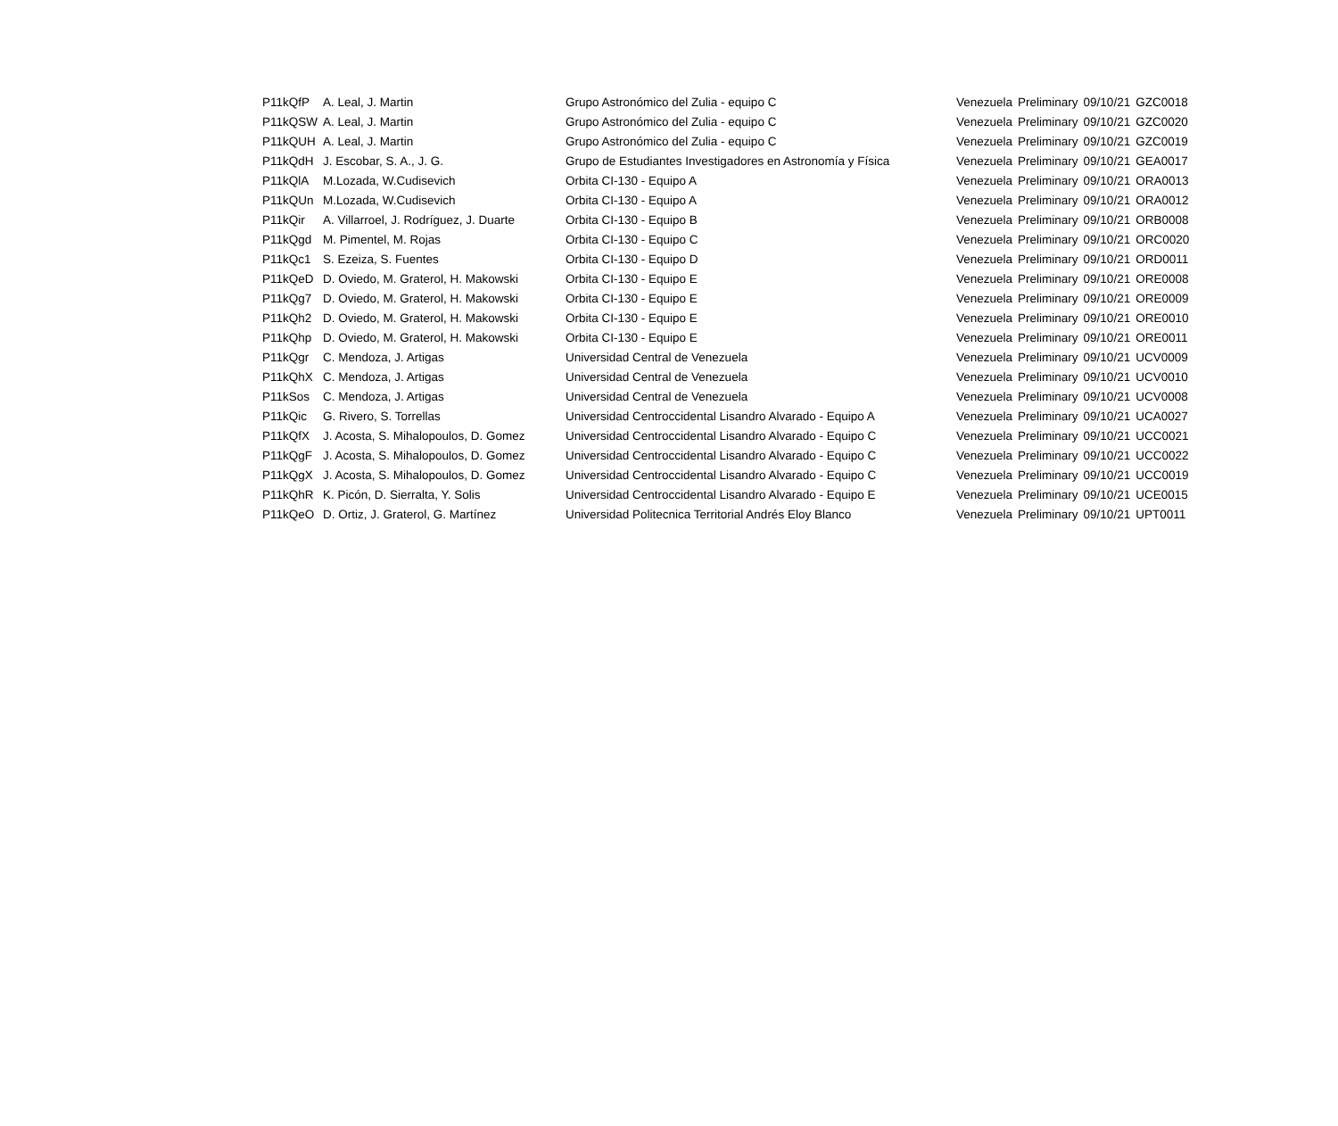| P11kQfP | A. Leal, J. Martin | Grupo Astronómico del Zulia - equipo C | Venezuela | Preliminary | 09/10/21 | GZC0018 |
| P11kQSW | A. Leal, J. Martin | Grupo Astronómico del Zulia - equipo C | Venezuela | Preliminary | 09/10/21 | GZC0020 |
| P11kQUH | A. Leal, J. Martin | Grupo Astronómico del Zulia - equipo C | Venezuela | Preliminary | 09/10/21 | GZC0019 |
| P11kQdH | J. Escobar, S. A., J. G. | Grupo de Estudiantes Investigadores en Astronomía y Física | Venezuela | Preliminary | 09/10/21 | GEA0017 |
| P11kQlA | M.Lozada, W.Cudisevich | Orbita CI-130 - Equipo A | Venezuela | Preliminary | 09/10/21 | ORA0013 |
| P11kQUn | M.Lozada, W.Cudisevich | Orbita CI-130 - Equipo A | Venezuela | Preliminary | 09/10/21 | ORA0012 |
| P11kQir | A. Villarroel, J. Rodríguez, J. Duarte | Orbita CI-130 - Equipo B | Venezuela | Preliminary | 09/10/21 | ORB0008 |
| P11kQgd | M. Pimentel, M. Rojas | Orbita CI-130 - Equipo C | Venezuela | Preliminary | 09/10/21 | ORC0020 |
| P11kQc1 | S. Ezeiza, S. Fuentes | Orbita CI-130 - Equipo D | Venezuela | Preliminary | 09/10/21 | ORD0011 |
| P11kQeD | D. Oviedo, M. Graterol, H. Makowski | Orbita CI-130 - Equipo E | Venezuela | Preliminary | 09/10/21 | ORE0008 |
| P11kQg7 | D. Oviedo, M. Graterol, H. Makowski | Orbita CI-130 - Equipo E | Venezuela | Preliminary | 09/10/21 | ORE0009 |
| P11kQh2 | D. Oviedo, M. Graterol, H. Makowski | Orbita CI-130 - Equipo E | Venezuela | Preliminary | 09/10/21 | ORE0010 |
| P11kQhp | D. Oviedo, M. Graterol, H. Makowski | Orbita CI-130 - Equipo E | Venezuela | Preliminary | 09/10/21 | ORE0011 |
| P11kQgr | C. Mendoza, J. Artigas | Universidad Central de Venezuela | Venezuela | Preliminary | 09/10/21 | UCV0009 |
| P11kQhX | C. Mendoza, J. Artigas | Universidad Central de Venezuela | Venezuela | Preliminary | 09/10/21 | UCV0010 |
| P11kSos | C. Mendoza, J. Artigas | Universidad Central de Venezuela | Venezuela | Preliminary | 09/10/21 | UCV0008 |
| P11kQic | G. Rivero, S. Torrellas | Universidad Centroccidental Lisandro Alvarado - Equipo A | Venezuela | Preliminary | 09/10/21 | UCA0027 |
| P11kQfX | J. Acosta, S. Mihalopoulos, D. Gomez | Universidad Centroccidental Lisandro Alvarado - Equipo C | Venezuela | Preliminary | 09/10/21 | UCC0021 |
| P11kQgF | J. Acosta, S. Mihalopoulos, D. Gomez | Universidad Centroccidental Lisandro Alvarado - Equipo C | Venezuela | Preliminary | 09/10/21 | UCC0022 |
| P11kQgX | J. Acosta, S. Mihalopoulos, D. Gomez | Universidad Centroccidental Lisandro Alvarado - Equipo C | Venezuela | Preliminary | 09/10/21 | UCC0019 |
| P11kQhR | K. Picón, D. Sierralta, Y. Solis | Universidad Centroccidental Lisandro Alvarado - Equipo E | Venezuela | Preliminary | 09/10/21 | UCE0015 |
| P11kQeO | D. Ortiz, J. Graterol, G. Martínez | Universidad Politecnica Territorial Andrés Eloy Blanco | Venezuela | Preliminary | 09/10/21 | UPT0011 |